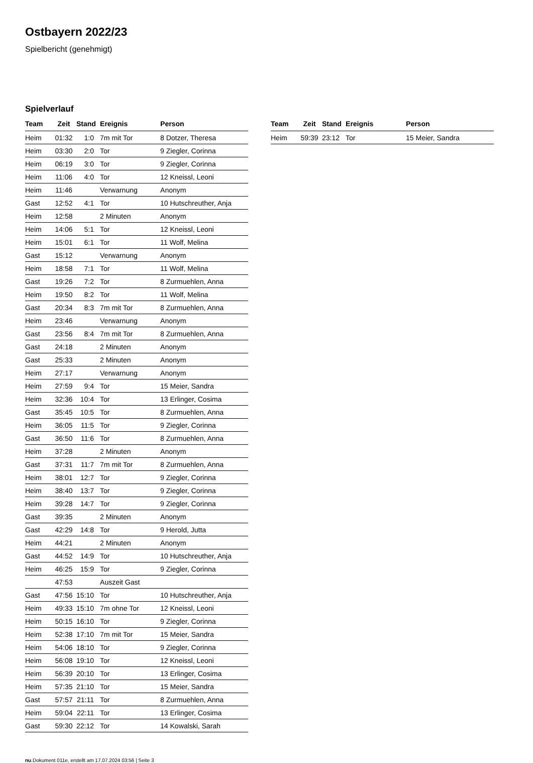Ostbayern 2022/23
Spielbericht (genehmigt)
Spielverlauf
| Team | Zeit | Stand | Ereignis | Person |
| --- | --- | --- | --- | --- |
| Heim | 01:32 | 1:0 | 7m mit Tor | 8 Dotzer, Theresa |
| Heim | 03:30 | 2:0 | Tor | 9 Ziegler, Corinna |
| Heim | 06:19 | 3:0 | Tor | 9 Ziegler, Corinna |
| Heim | 11:06 | 4:0 | Tor | 12 Kneissl, Leoni |
| Heim | 11:46 | | Verwarnung | Anonym |
| Gast | 12:52 | 4:1 | Tor | 10 Hutschreuther, Anja |
| Heim | 12:58 | | 2 Minuten | Anonym |
| Heim | 14:06 | 5:1 | Tor | 12 Kneissl, Leoni |
| Heim | 15:01 | 6:1 | Tor | 11 Wolf, Melina |
| Gast | 15:12 | | Verwarnung | Anonym |
| Heim | 18:58 | 7:1 | Tor | 11 Wolf, Melina |
| Gast | 19:26 | 7:2 | Tor | 8 Zurmuehlen, Anna |
| Heim | 19:50 | 8:2 | Tor | 11 Wolf, Melina |
| Gast | 20:34 | 8:3 | 7m mit Tor | 8 Zurmuehlen, Anna |
| Heim | 23:46 | | Verwarnung | Anonym |
| Gast | 23:56 | 8:4 | 7m mit Tor | 8 Zurmuehlen, Anna |
| Gast | 24:18 | | 2 Minuten | Anonym |
| Gast | 25:33 | | 2 Minuten | Anonym |
| Heim | 27:17 | | Verwarnung | Anonym |
| Heim | 27:59 | 9:4 | Tor | 15 Meier, Sandra |
| Heim | 32:36 | 10:4 | Tor | 13 Erlinger, Cosima |
| Gast | 35:45 | 10:5 | Tor | 8 Zurmuehlen, Anna |
| Heim | 36:05 | 11:5 | Tor | 9 Ziegler, Corinna |
| Gast | 36:50 | 11:6 | Tor | 8 Zurmuehlen, Anna |
| Heim | 37:28 | | 2 Minuten | Anonym |
| Gast | 37:31 | 11:7 | 7m mit Tor | 8 Zurmuehlen, Anna |
| Heim | 38:01 | 12:7 | Tor | 9 Ziegler, Corinna |
| Heim | 38:40 | 13:7 | Tor | 9 Ziegler, Corinna |
| Heim | 39:28 | 14:7 | Tor | 9 Ziegler, Corinna |
| Gast | 39:35 | | 2 Minuten | Anonym |
| Gast | 42:29 | 14:8 | Tor | 9 Herold, Jutta |
| Heim | 44:21 | | 2 Minuten | Anonym |
| Gast | 44:52 | 14:9 | Tor | 10 Hutschreuther, Anja |
| Heim | 46:25 | 15:9 | Tor | 9 Ziegler, Corinna |
| | 47:53 | | Auszeit Gast | |
| Gast | 47:56 | 15:10 | Tor | 10 Hutschreuther, Anja |
| Heim | 49:33 | 15:10 | 7m ohne Tor | 12 Kneissl, Leoni |
| Heim | 50:15 | 16:10 | Tor | 9 Ziegler, Corinna |
| Heim | 52:38 | 17:10 | 7m mit Tor | 15 Meier, Sandra |
| Heim | 54:06 | 18:10 | Tor | 9 Ziegler, Corinna |
| Heim | 56:08 | 19:10 | Tor | 12 Kneissl, Leoni |
| Heim | 56:39 | 20:10 | Tor | 13 Erlinger, Cosima |
| Heim | 57:35 | 21:10 | Tor | 15 Meier, Sandra |
| Gast | 57:57 | 21:11 | Tor | 8 Zurmuehlen, Anna |
| Heim | 59:04 | 22:11 | Tor | 13 Erlinger, Cosima |
| Gast | 59:30 | 22:12 | Tor | 14 Kowalski, Sarah |
| Team | Zeit | Stand | Ereignis | Person |
| --- | --- | --- | --- | --- |
| Heim | 59:39 | 23:12 | Tor | 15 Meier, Sandra |
nu.Dokument 011e, erstellt am 17.07.2024 03:56 | Seite 3